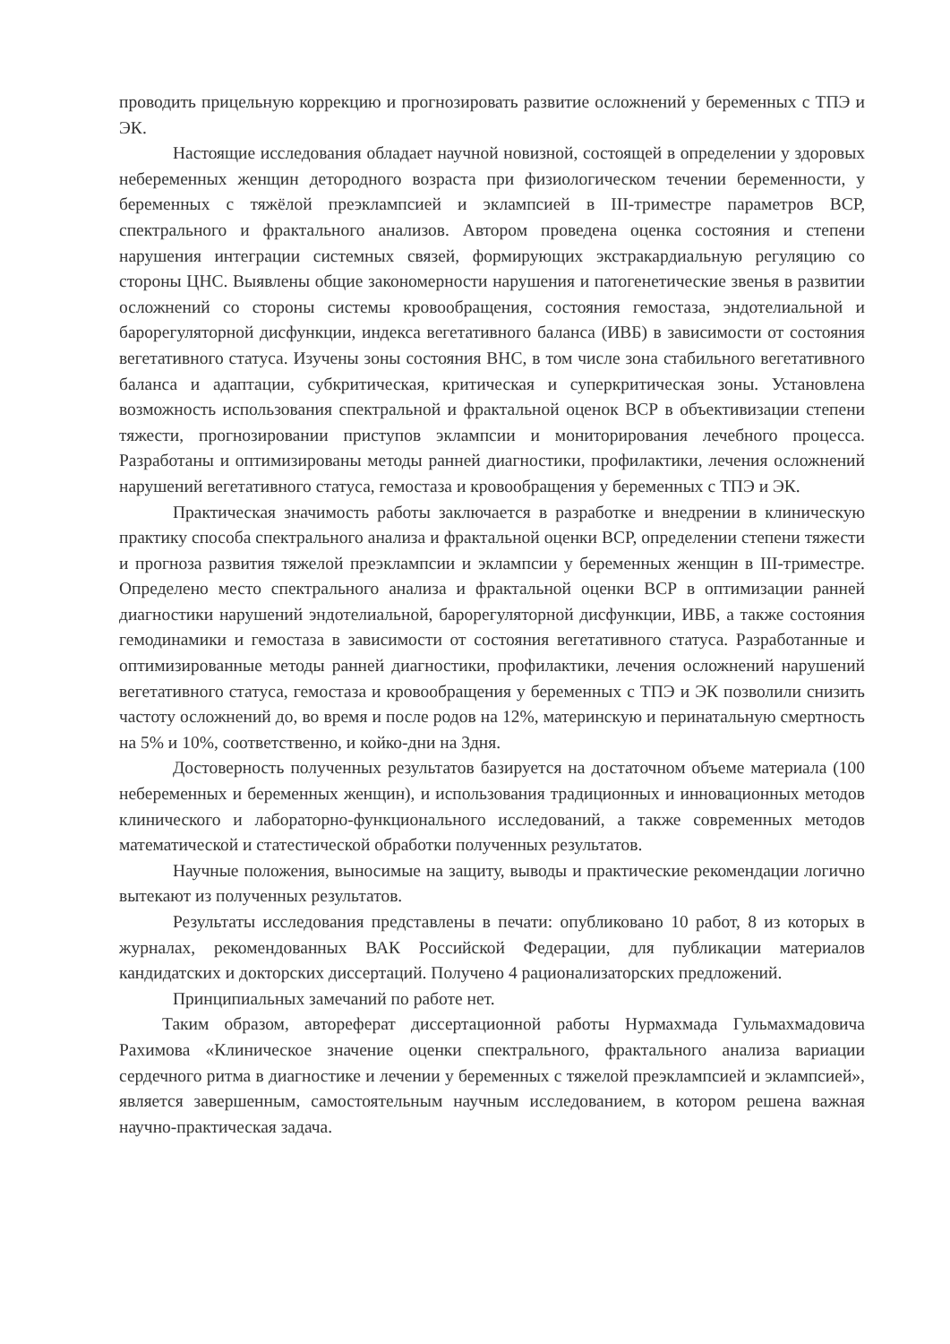проводить прицельную коррекцию и прогнозировать развитие осложнений у беременных с ТПЭ и ЭК.
Настоящие исследования обладает научной новизной, состоящей в определении у здоровых небеременных женщин детородного возраста при физиологическом течении беременности, у беременных с тяжёлой преэклампсией и эклампсией в III-триместре параметров ВСР, спектрального и фрактального анализов. Автором проведена оценка состояния и степени нарушения интеграции системных связей, формирующих экстракардиальную регуляцию со стороны ЦНС. Выявлены общие закономерности нарушения и патогенетические звенья в развитии осложнений со стороны системы кровообращения, состояния гемостаза, эндотелиальной и барорегуляторной дисфункции, индекса вегетативного баланса (ИВБ) в зависимости от состояния вегетативного статуса. Изучены зоны состояния ВНС, в том числе зона стабильного вегетативного баланса и адаптации, субкритическая, критическая и суперкритическая зоны. Установлена возможность использования спектральной и фрактальной оценок ВСР в объективизации степени тяжести, прогнозировании приступов эклампсии и мониторирования лечебного процесса. Разработаны и оптимизированы методы ранней диагностики, профилактики, лечения осложнений нарушений вегетативного статуса, гемостаза и кровообращения у беременных с ТПЭ и ЭК.
Практическая значимость работы заключается в разработке и внедрении в клиническую практику способа спектрального анализа и фрактальной оценки ВСР, определении степени тяжести и прогноза развития тяжелой преэклампсии и эклампсии у беременных женщин в III-триместре. Определено место спектрального анализа и фрактальной оценки ВСР в оптимизации ранней диагностики нарушений эндотелиальной, барорегуляторной дисфункции, ИВБ, а также состояния гемодинамики и гемостаза в зависимости от состояния вегетативного статуса. Разработанные и оптимизированные методы ранней диагностики, профилактики, лечения осложнений нарушений вегетативного статуса, гемостаза и кровообращения у беременных с ТПЭ и ЭК позволили снизить частоту осложнений до, во время и после родов на 12%, материнскую и перинатальную смертность на 5% и 10%, соответственно, и койко-дни на 3дня.
Достоверность полученных результатов базируется на достаточном объеме материала (100 небеременных и беременных женщин), и использования традиционных и инновационных методов клинического и лабораторно-функционального исследований, а также современных методов математической и статестической обработки полученных результатов.
Научные положения, выносимые на защиту, выводы и практические рекомендации логично вытекают из полученных результатов.
Результаты исследования представлены в печати: опубликовано 10 работ, 8 из которых в журналах, рекомендованных ВАК Российской Федерации, для публикации материалов кандидатских и докторских диссертаций. Получено 4 рационализаторских предложений.
Принципиальных замечаний по работе нет.
Таким образом, автореферат диссертационной работы Нурмахмада Гульмахмадовича Рахимова «Клиническое значение оценки спектрального, фрактального анализа вариации сердечного ритма в диагностике и лечении у беременных с тяжелой преэклампсией и эклампсией», является завершенным, самостоятельным научным исследованием, в котором решена важная научно-практическая задача.